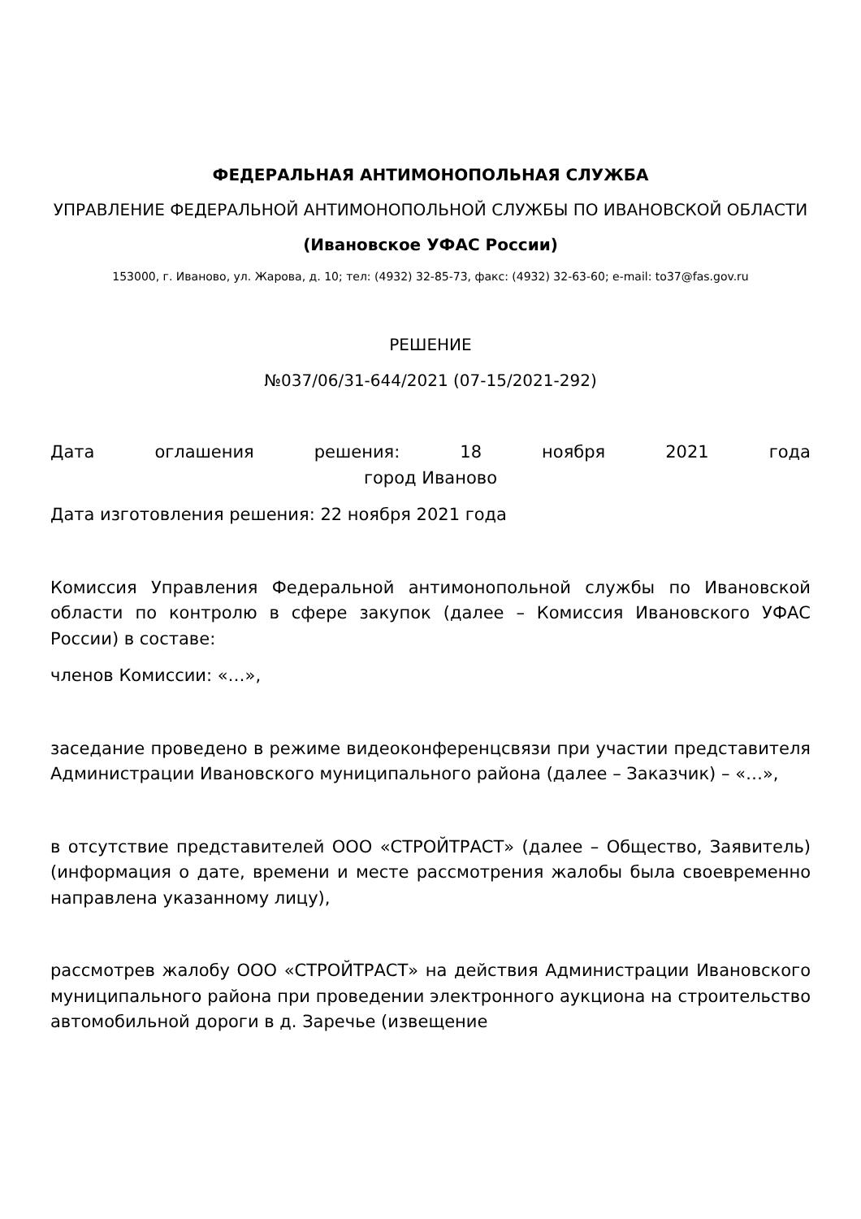ФЕДЕРАЛЬНАЯ АНТИМОНОПОЛЬНАЯ СЛУЖБА
УПРАВЛЕНИЕ ФЕДЕРАЛЬНОЙ АНТИМОНОПОЛЬНОЙ СЛУЖБЫ ПО ИВАНОВСКОЙ ОБЛАСТИ
(Ивановское УФАС России)
153000, г. Иваново, ул. Жарова, д. 10; тел: (4932) 32-85-73, факс: (4932) 32-63-60; e-mail: to37@fas.gov.ru
РЕШЕНИЕ
№037/06/31-644/2021 (07-15/2021-292)
Дата оглашения решения: 18 ноября 2021 года
город Иваново
Дата изготовления решения: 22 ноября 2021 года
Комиссия Управления Федеральной антимонопольной службы по Ивановской области по контролю в сфере закупок (далее – Комиссия Ивановского УФАС России) в составе:
членов Комиссии: «…»,
заседание проведено в режиме видеоконференцсвязи при участии представителя Администрации Ивановского муниципального района (далее – Заказчик) – «…»,
в отсутствие представителей ООО «СТРОЙТРАСТ» (далее – Общество, Заявитель) (информация о дате, времени и месте рассмотрения жалобы была своевременно направлена указанному лицу),
рассмотрев жалобу ООО «СТРОЙТРАСТ» на действия Администрации Ивановского муниципального района при проведении электронного аукциона на строительство автомобильной дороги в д. Заречье (извещение